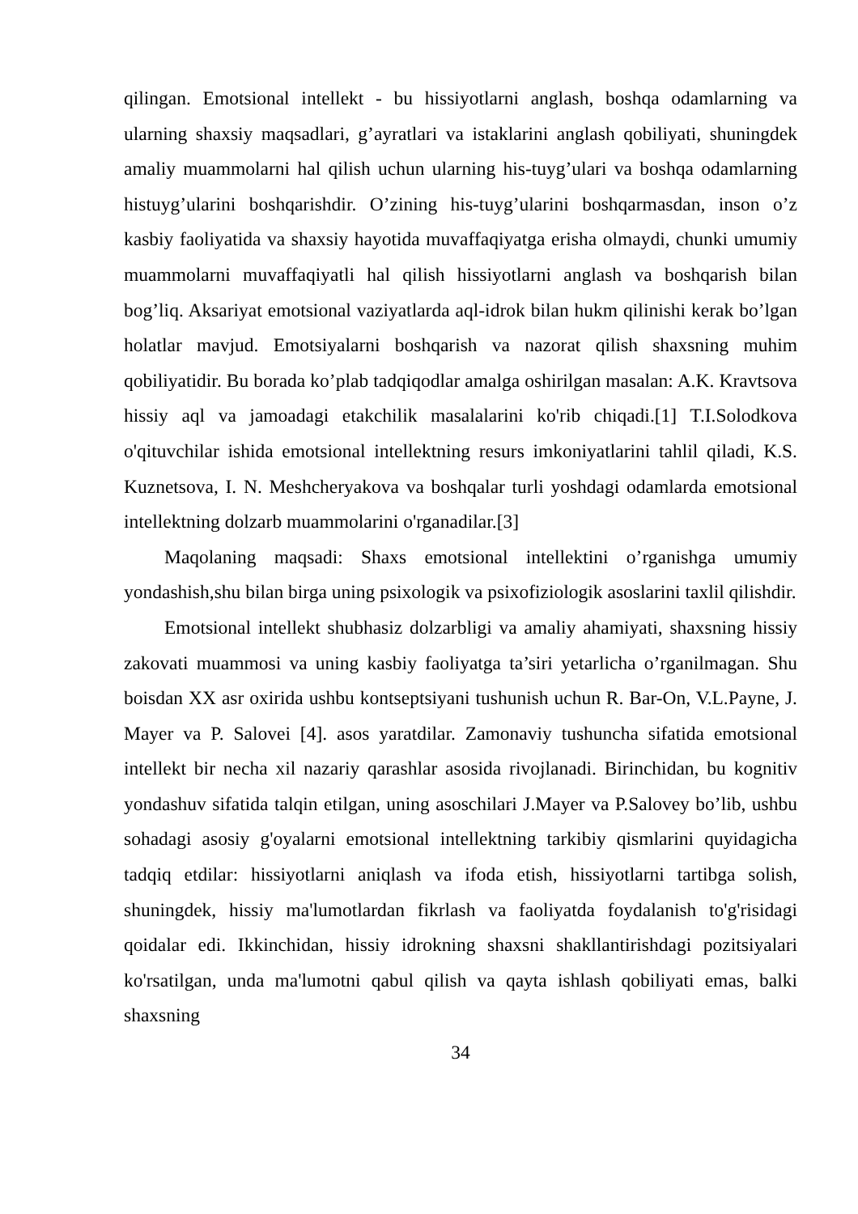qilingan. Emotsional intellekt - bu hissiyotlarni anglash, boshqa odamlarning va ularning shaxsiy maqsadlari, g’ayratlari va istaklarini anglash qobiliyati, shuningdek amaliy muammolarni hal qilish uchun ularning his-tuyg’ulari va boshqa odamlarning histuyg’ularini boshqarishdir. O’zining his-tuyg’ularini boshqarmasdan, inson o’z kasbiy faoliyatida va shaxsiy hayotida muvaffaqiyatga erisha olmaydi, chunki umumiy muammolarni muvaffaqiyatli hal qilish hissiyotlarni anglash va boshqarish bilan bog’liq. Aksariyat emotsional vaziyatlarda aql-idrok bilan hukm qilinishi kerak bo’lgan holatlar mavjud. Emotsiyalarni boshqarish va nazorat qilish shaxsning muhim qobiliyatidir. Bu borada ko’plab tadqiqodlar amalga oshirilgan masalan: A.K. Kravtsova hissiy aql va jamoadagi etakchilik masalalarini ko'rib chiqadi.[1] T.I.Solodkova o'qituvchilar ishida emotsional intellektning resurs imkoniyatlarini tahlil qiladi, K.S. Kuznetsova, I. N. Meshcheryakova va boshqalar turli yoshdagi odamlarda emotsional intellektning dolzarb muammolarini o'rganadilar.[3]
Maqolaning maqsadi: Shaxs emotsional intellektini o’rganishga umumiy yondashish,shu bilan birga uning psixologik va psixofiziologik asoslarini taxlil qilishdir.
Emotsional intellekt shubhasiz dolzarbligi va amaliy ahamiyati, shaxsning hissiy zakovati muammosi va uning kasbiy faoliyatga ta’siri yetarlicha o’rganilmagan. Shu boisdan XX asr oxirida ushbu kontseptsiyani tushunish uchun R. Bar-On, V.L.Payne, J. Mayer va P. Salovei [4]. asos yaratdilar. Zamonaviy tushuncha sifatida emotsional intellekt bir necha xil nazariy qarashlar asosida rivojlanadi. Birinchidan, bu kognitiv yondashuv sifatida talqin etilgan, uning asoschilari J.Mayer va P.Salovey bo’lib, ushbu sohadagi asosiy g'oyalarni emotsional intellektning tarkibiy qismlarini quyidagicha tadqiq etdilar: hissiyotlarni aniqlash va ifoda etish, hissiyotlarni tartibga solish, shuningdek, hissiy ma'lumotlardan fikrlash va faoliyatda foydalanish to'g'risidagi qoidalar edi. Ikkinchidan, hissiy idrokning shaxsni shakllantirishdagi pozitsiyalari ko'rsatilgan, unda ma'lumotni qabul qilish va qayta ishlash qobiliyati emas, balki shaxsning
34